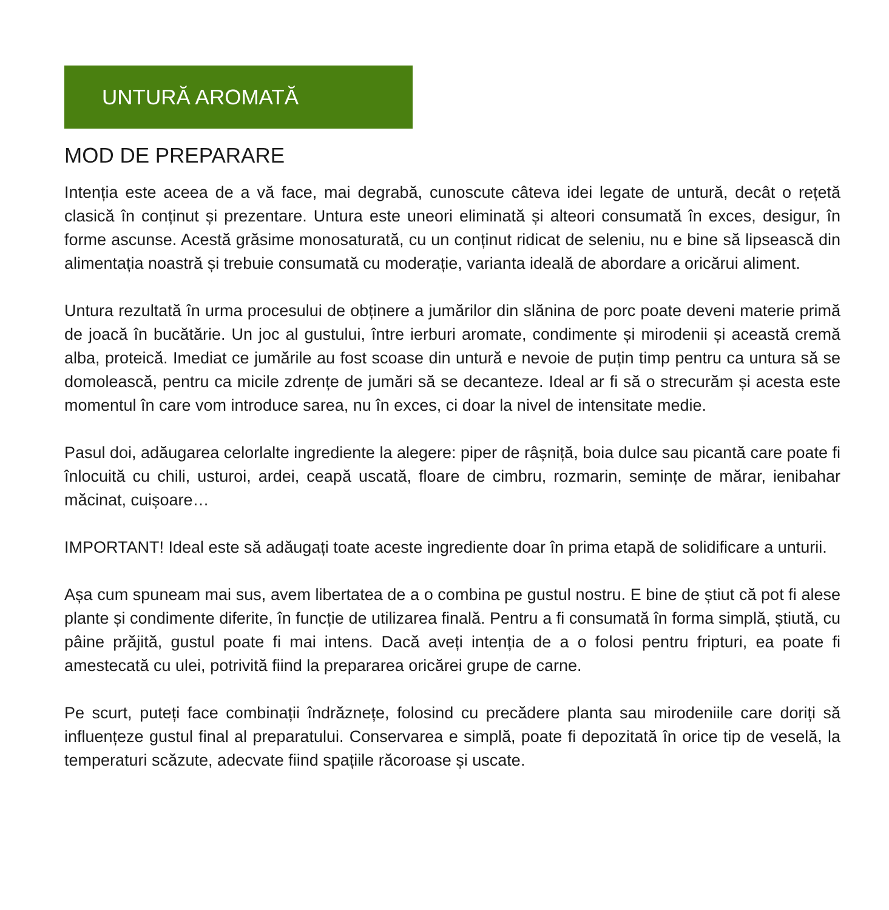UNTURĂ AROMATĂ
MOD DE PREPARARE
Intenția este aceea de a vă face, mai degrabă, cunoscute câteva idei legate de untură, decât o rețetă clasică în conținut și prezentare. Untura este uneori eliminată și alteori consumată în exces, desigur, în forme ascunse. Acestă grăsime monosaturată, cu un conținut ridicat de seleniu, nu e bine să lipsească din alimentația noastră și trebuie consumată cu moderație, varianta ideală de abordare a oricărui aliment.
Untura rezultată în urma procesului de obținere a jumărilor din slănina de porc poate deveni materie primă de joacă în bucătărie. Un joc al gustului, între ierburi aromate, condimente și mirodenii și această cremă alba, proteică. Imediat ce jumările au fost scoase din untură e nevoie de puțin timp pentru ca untura să se domolească, pentru ca micile zdrențe de jumări să se decanteze. Ideal ar fi să o strecurăm și acesta este momentul în care vom introduce sarea, nu în exces, ci doar la nivel de intensitate medie.
Pasul doi, adăugarea celorlalte ingrediente la alegere: piper de râșniță, boia dulce sau picantă care poate fi înlocuită cu chili, usturoi, ardei, ceapă uscată, floare de cimbru, rozmarin, semințe de mărar, ienibahar măcinat, cuișoare…
IMPORTANT! Ideal este să adăugați toate aceste ingrediente doar în prima etapă de solidificare a unturii.
Așa cum spuneam mai sus, avem libertatea de a o combina pe gustul nostru. E bine de știut că pot fi alese plante și condimente diferite, în funcție de utilizarea finală. Pentru a fi consumată în forma simplă, știută, cu pâine prăjită, gustul poate fi mai intens. Dacă aveți intenția de a o folosi pentru fripturi, ea poate fi amestecată cu ulei, potrivită fiind la prepararea oricărei grupe de carne.
Pe scurt, puteți face combinații îndrăznețe, folosind cu precădere planta sau mirodeniile care doriți să influențeze gustul final al preparatului. Conservarea e simplă, poate fi depozitată în orice tip de veselă, la temperaturi scăzute, adecvate fiind spațiile răcoroase și uscate.